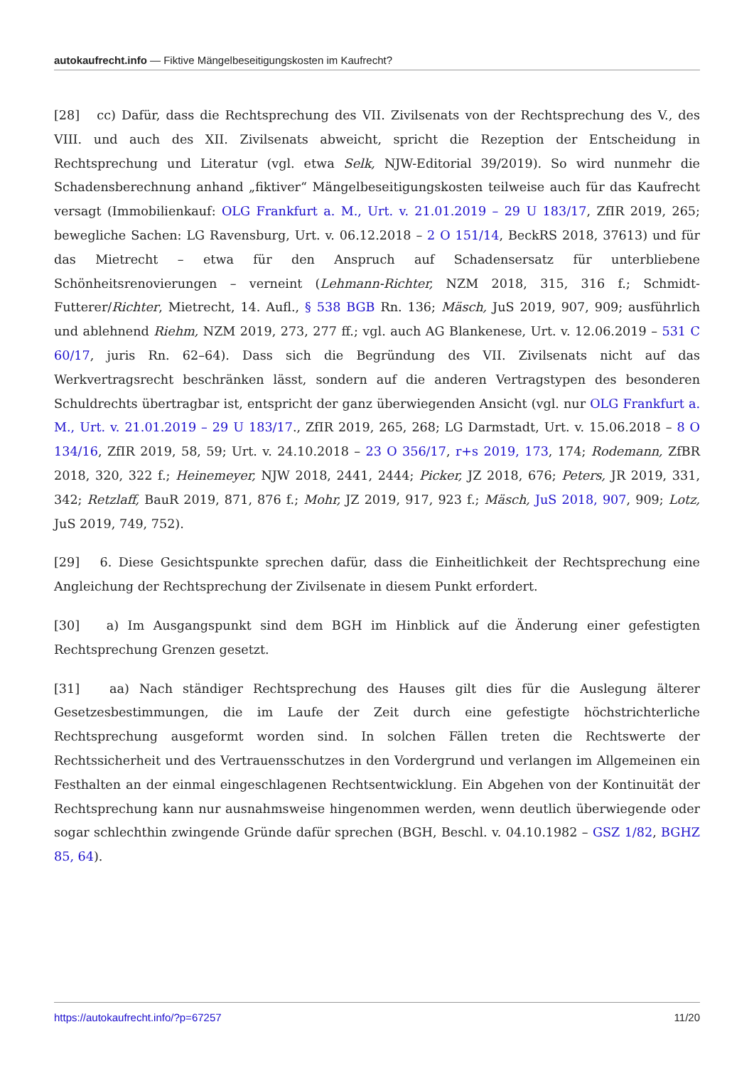autokaufrecht.info — Fiktive Mängelbeseitigungskosten im Kaufrecht?
[28] cc) Dafür, dass die Rechtsprechung des VII. Zivilsenats von der Rechtsprechung des V., des VIII. und auch des XII. Zivilsenats abweicht, spricht die Rezeption der Entscheidung in Rechtsprechung und Literatur (vgl. etwa Selk, NJW-Editorial 39/2019). So wird nunmehr die Schadensberechnung anhand „fiktiver“ Mängelbeseitigungskosten teilweise auch für das Kaufrecht versagt (Immobilienkauf: OLG Frankfurt a. M., Urt. v. 21.01.2019 – 29 U 183/17, ZfIR 2019, 265; bewegliche Sachen: LG Ravensburg, Urt. v. 06.12.2018 – 2 O 151/14, BeckRS 2018, 37613) und für das Mietrecht – etwa für den Anspruch auf Schadensersatz für unterbliebene Schönheitsrenovierungen – verneint (Lehmann-Richter, NZM 2018, 315, 316 f.; Schmidt-Futterer/Richter, Mietrecht, 14. Aufl., § 538 BGB Rn. 136; Mäsch, JuS 2019, 907, 909; ausführlich und ablehnend Riehm, NZM 2019, 273, 277 ff.; vgl. auch AG Blankenese, Urt. v. 12.06.2019 – 531 C 60/17, juris Rn. 62–64). Dass sich die Begründung des VII. Zivilsenats nicht auf das Werkvertragsrecht beschränken lässt, sondern auf die anderen Vertragstypen des besonderen Schuldrechts übertragbar ist, entspricht der ganz überwiegenden Ansicht (vgl. nur OLG Frankfurt a. M., Urt. v. 21.01.2019 – 29 U 183/17., ZfIR 2019, 265, 268; LG Darmstadt, Urt. v. 15.06.2018 – 8 O 134/16, ZfIR 2019, 58, 59; Urt. v. 24.10.2018 – 23 O 356/17, r+s 2019, 173, 174; Rodemann, ZfBR 2018, 320, 322 f.; Heinemeyer, NJW 2018, 2441, 2444; Picker, JZ 2018, 676; Peters, JR 2019, 331, 342; Retzlaff, BauR 2019, 871, 876 f.; Mohr, JZ 2019, 917, 923 f.; Mäsch, JuS 2018, 907, 909; Lotz, JuS 2019, 749, 752).
[29] 6. Diese Gesichtspunkte sprechen dafür, dass die Einheitlichkeit der Rechtsprechung eine Angleichung der Rechtsprechung der Zivilsenate in diesem Punkt erfordert.
[30] a) Im Ausgangspunkt sind dem BGH im Hinblick auf die Änderung einer gefestigten Rechtsprechung Grenzen gesetzt.
[31] aa) Nach ständiger Rechtsprechung des Hauses gilt dies für die Auslegung älterer Gesetzesbestimmungen, die im Laufe der Zeit durch eine gefestigte höchstrichterliche Rechtsprechung ausgeformt worden sind. In solchen Fällen treten die Rechtswerte der Rechtssicherheit und des Vertrauensschutzes in den Vordergrund und verlangen im Allgemeinen ein Festhalten an der einmal eingeschlagenen Rechtsentwicklung. Ein Abgehen von der Kontinuität der Rechtsprechung kann nur ausnahmsweise hingenommen werden, wenn deutlich überwiegende oder sogar schlechthin zwingende Gründe dafür sprechen (BGH, Beschl. v. 04.10.1982 – GSZ 1/82, BGHZ 85, 64).
https://autokaufrecht.info/?p=67257 11/20